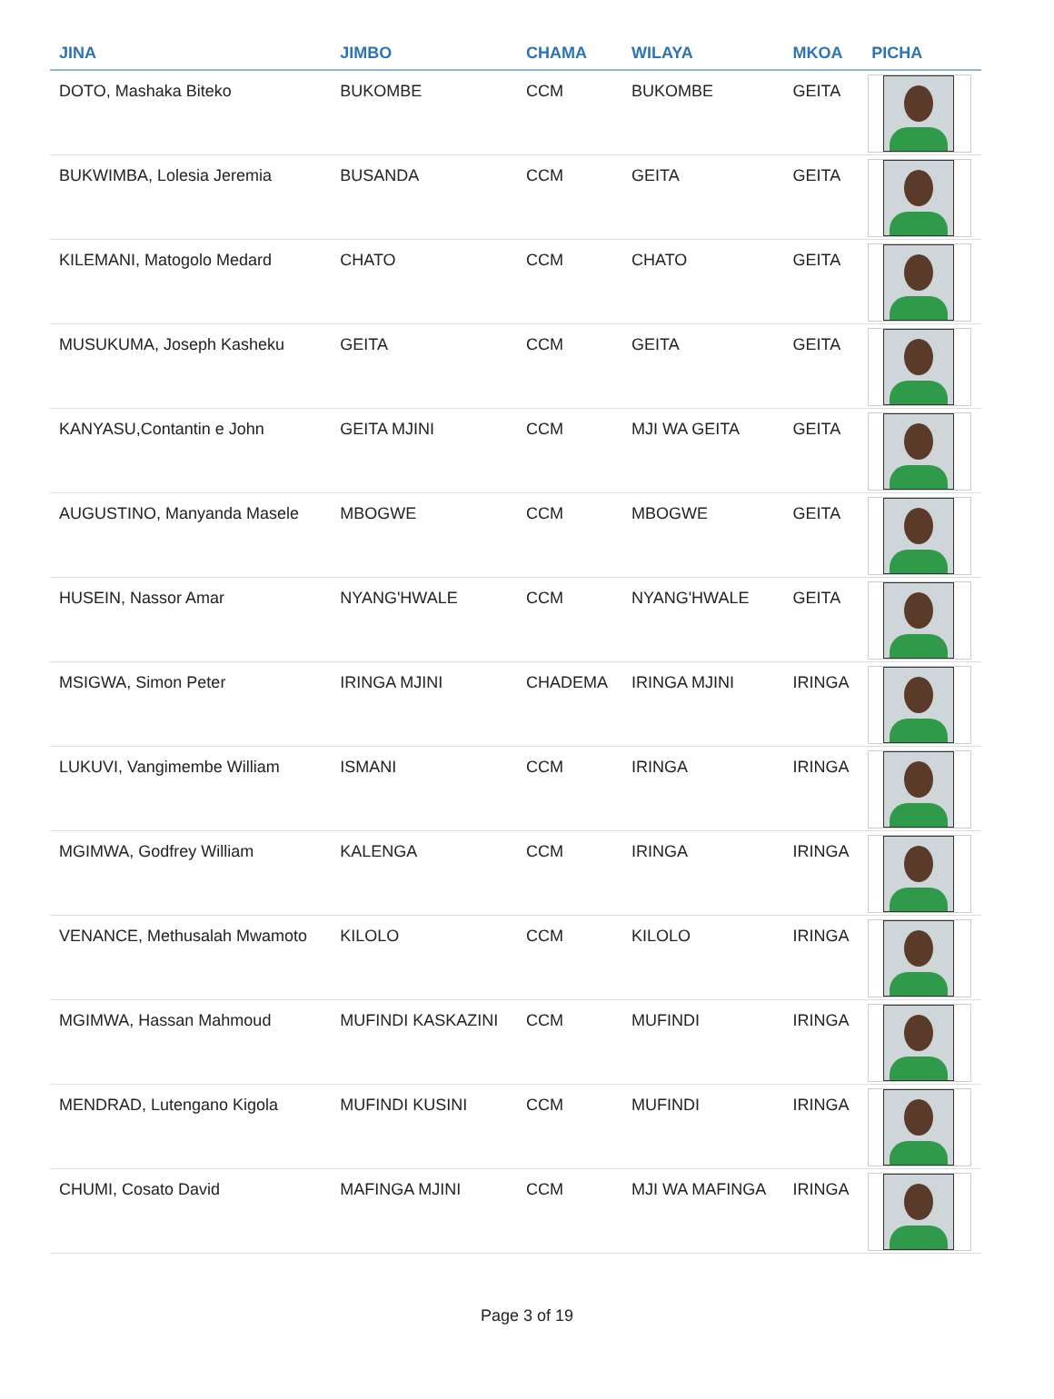| JINA | JIMBO | CHAMA | WILAYA | MKOA | PICHA |
| --- | --- | --- | --- | --- | --- |
| DOTO, Mashaka Biteko | BUKOMBE | CCM | BUKOMBE | GEITA | |
| BUKWIMBA, Lolesia Jeremia | BUSANDA | CCM | GEITA | GEITA | |
| KILEMANI, Matogolo Medard | CHATO | CCM | CHATO | GEITA | |
| MUSUKUMA, Joseph Kasheku | GEITA | CCM | GEITA | GEITA | |
| KANYASU,Contantin e John | GEITA MJINI | CCM | MJI WA GEITA | GEITA | |
| AUGUSTINO, Manyanda Masele | MBOGWE | CCM | MBOGWE | GEITA | |
| HUSEIN, Nassor Amar | NYANG'HWALE | CCM | NYANG'HWALE | GEITA | |
| MSIGWA, Simon Peter | IRINGA MJINI | CHADEMA | IRINGA MJINI | IRINGA | |
| LUKUVI, Vangimembe William | ISMANI | CCM | IRINGA | IRINGA | |
| MGIMWA, Godfrey William | KALENGA | CCM | IRINGA | IRINGA | |
| VENANCE, Methusalah Mwamoto | KILOLO | CCM | KILOLO | IRINGA | |
| MGIMWA, Hassan Mahmoud | MUFINDI KASKAZINI | CCM | MUFINDI | IRINGA | |
| MENDRAD, Lutengano Kigola | MUFINDI KUSINI | CCM | MUFINDI | IRINGA | |
| CHUMI, Cosato David | MAFINGA MJINI | CCM | MJI WA MAFINGA | IRINGA | |
Page 3 of 19